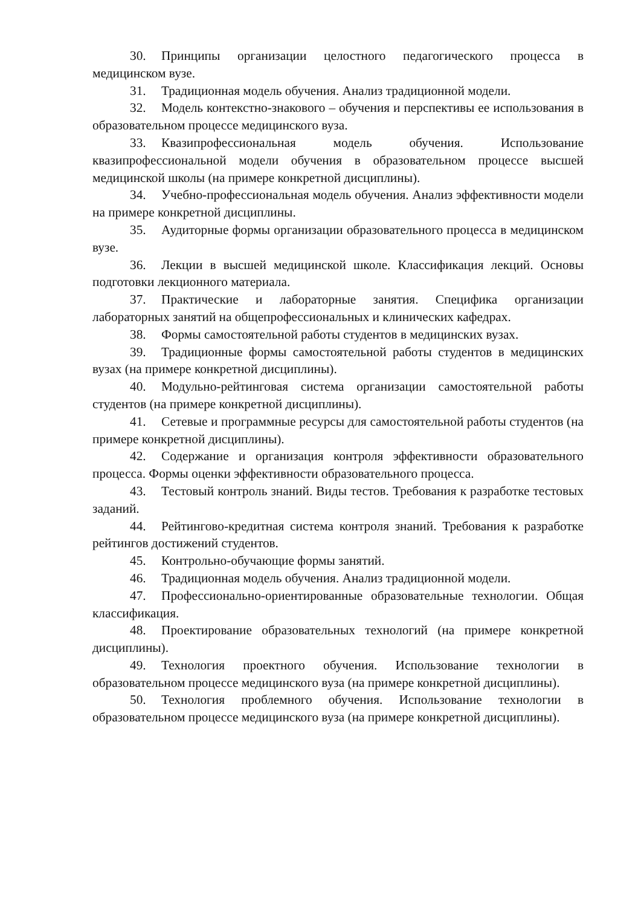30. Принципы организации целостного педагогического процесса в медицинском вузе.
31. Традиционная модель обучения. Анализ традиционной модели.
32. Модель контекстно-знакового – обучения и перспективы ее использования в образовательном процессе медицинского вуза.
33. Квазипрофессиональная модель обучения. Использование квазипрофессиональной модели обучения в образовательном процессе высшей медицинской школы (на примере конкретной дисциплины).
34. Учебно-профессиональная модель обучения. Анализ эффективности модели на примере конкретной дисциплины.
35. Аудиторные формы организации образовательного процесса в медицинском вузе.
36. Лекции в высшей медицинской школе. Классификация лекций. Основы подготовки лекционного материала.
37. Практические и лабораторные занятия. Специфика организации лабораторных занятий на общепрофессиональных и клинических кафедрах.
38. Формы самостоятельной работы студентов в медицинских вузах.
39. Традиционные формы самостоятельной работы студентов в медицинских вузах (на примере конкретной дисциплины).
40. Модульно-рейтинговая система организации самостоятельной работы студентов (на примере конкретной дисциплины).
41. Сетевые и программные ресурсы для самостоятельной работы студентов (на примере конкретной дисциплины).
42. Содержание и организация контроля эффективности образовательного процесса. Формы оценки эффективности образовательного процесса.
43. Тестовый контроль знаний. Виды тестов. Требования к разработке тестовых заданий.
44. Рейтингово-кредитная система контроля знаний. Требования к разработке рейтингов достижений студентов.
45. Контрольно-обучающие формы занятий.
46. Традиционная модель обучения. Анализ традиционной модели.
47. Профессионально-ориентированные образовательные технологии. Общая классификация.
48. Проектирование образовательных технологий (на примере конкретной дисциплины).
49. Технология проектного обучения. Использование технологии в образовательном процессе медицинского вуза (на примере конкретной дисциплины).
50. Технология проблемного обучения. Использование технологии в образовательном процессе медицинского вуза (на примере конкретной дисциплины).